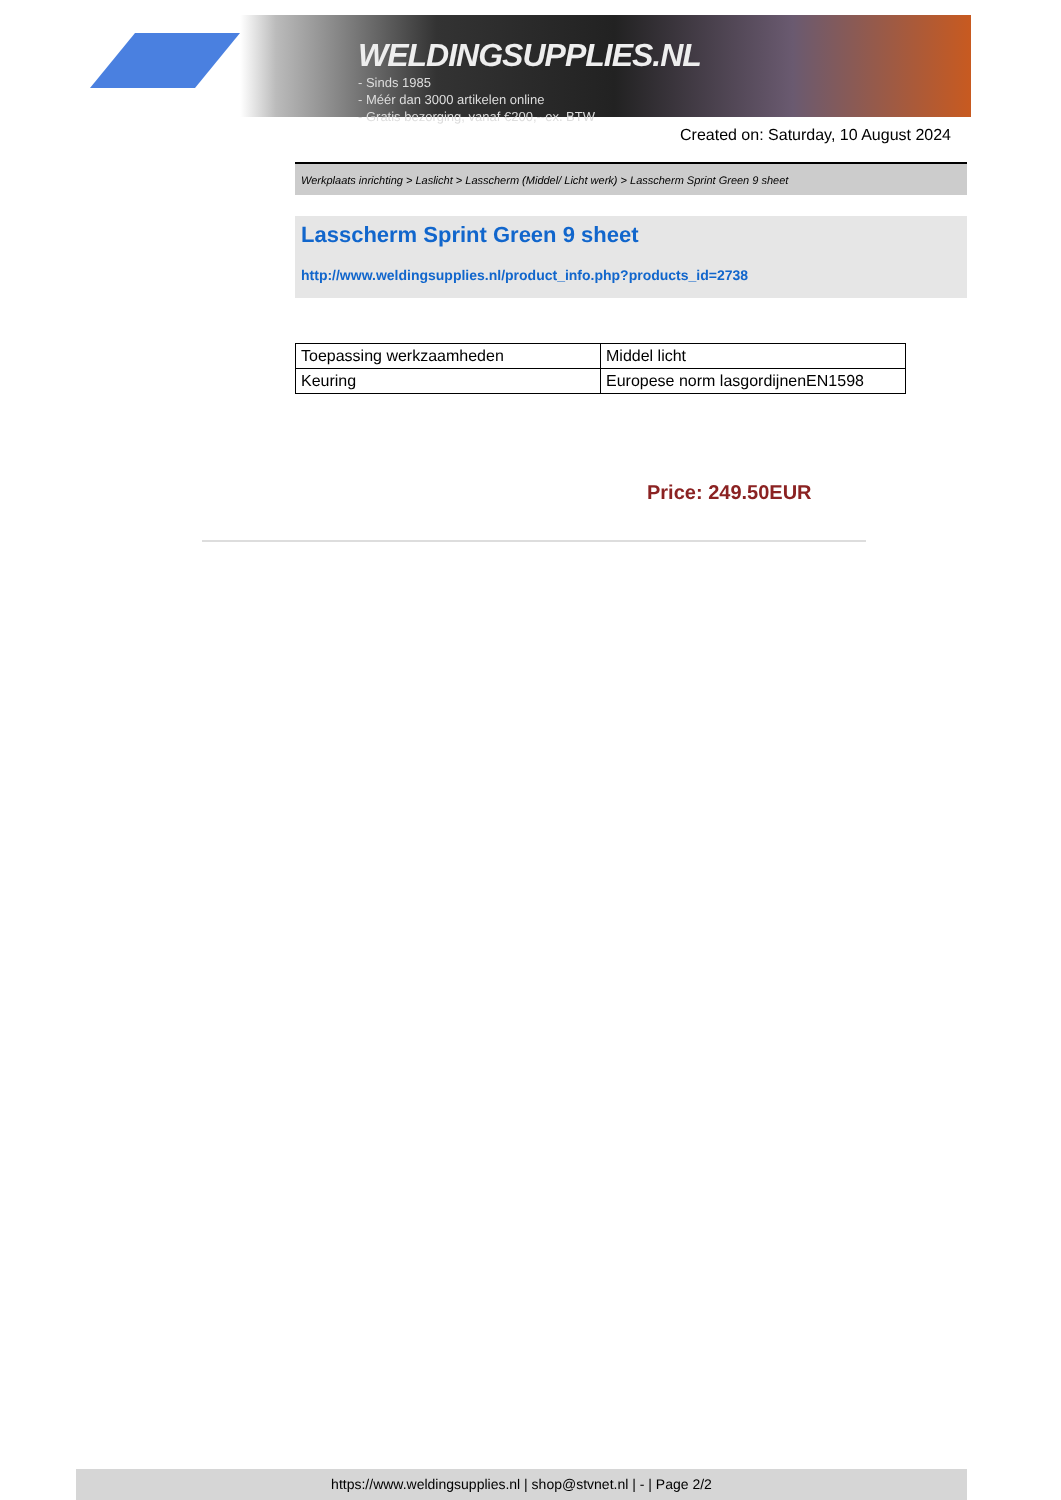WELDINGSUPPLIES.NL
- Sinds 1985
- Méér dan 3000 artikelen online
- Gratis bezorging, vanaf €200,--ex. BTW
Created on: Saturday, 10 August 2024
Werkplaats inrichting > Laslicht > Lasscherm (Middel/ Licht werk) > Lasscherm Sprint Green 9 sheet
Lasscherm Sprint Green 9 sheet
http://www.weldingsupplies.nl/product_info.php?products_id=2738
| Toepassing werkzaamheden | Middel licht |
| Keuring | Europese norm lasgordijnenEN1598 |
Price: 249.50EUR
https://www.weldingsupplies.nl | shop@stvnet.nl | - | Page 2/2